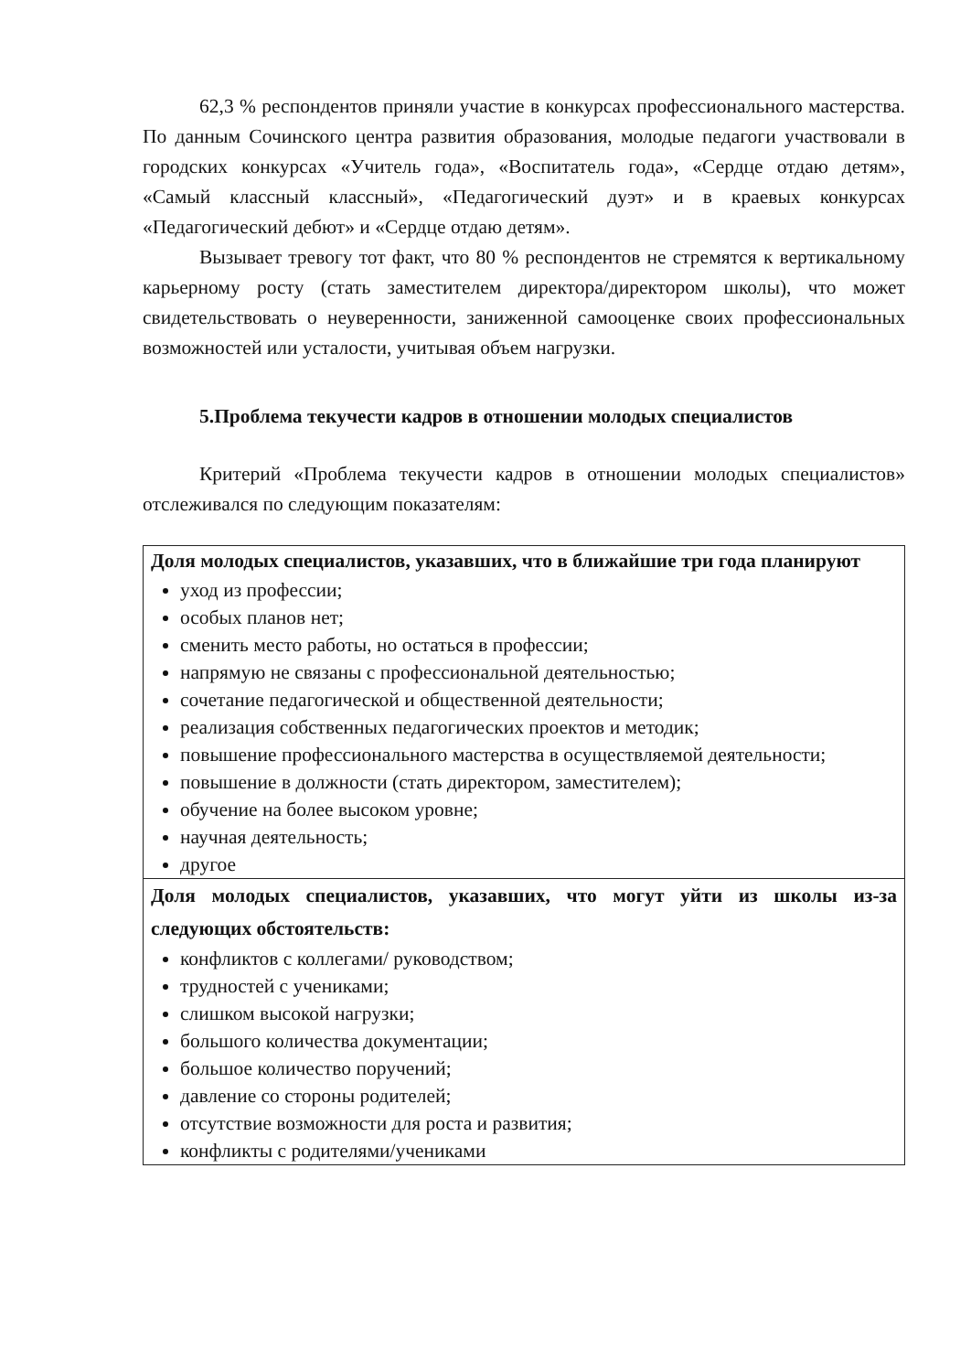62,3 % респондентов приняли участие в конкурсах профессионального мастерства. По данным Сочинского центра развития образования, молодые педагоги участвовали в городских конкурсах «Учитель года», «Воспитатель года», «Сердце отдаю детям», «Самый классный классный», «Педагогический дуэт» и в краевых конкурсах «Педагогический дебют» и «Сердце отдаю детям».
Вызывает тревогу тот факт, что 80 % респондентов не стремятся к вертикальному карьерному росту (стать заместителем директора/директором школы), что может свидетельствовать о неуверенности, заниженной самооценке своих профессиональных возможностей или усталости, учитывая объем нагрузки.
5.Проблема текучести кадров в отношении молодых специалистов
Критерий «Проблема текучести кадров в отношении молодых специалистов» отслеживался по следующим показателям:
| Доля молодых специалистов, указавших, что в ближайшие три года планируют уход из профессии; особых планов нет; сменить место работы, но остаться в профессии; напрямую не связаны с профессиональной деятельностью; сочетание педагогической и общественной деятельности; реализация собственных педагогических проектов и методик; повышение профессионального мастерства в осуществляемой деятельности; повышение в должности (стать директором, заместителем); обучение на более высоком уровне; научная деятельность; другое |
| Доля молодых специалистов, указавших, что могут уйти из школы из-за следующих обстоятельств: конфликтов с коллегами/ руководством; трудностей с учениками; слишком высокой нагрузки; большого количества документации; большое количество поручений; давление со стороны родителей; отсутствие возможности для роста и развития; конфликты с родителями/учениками |